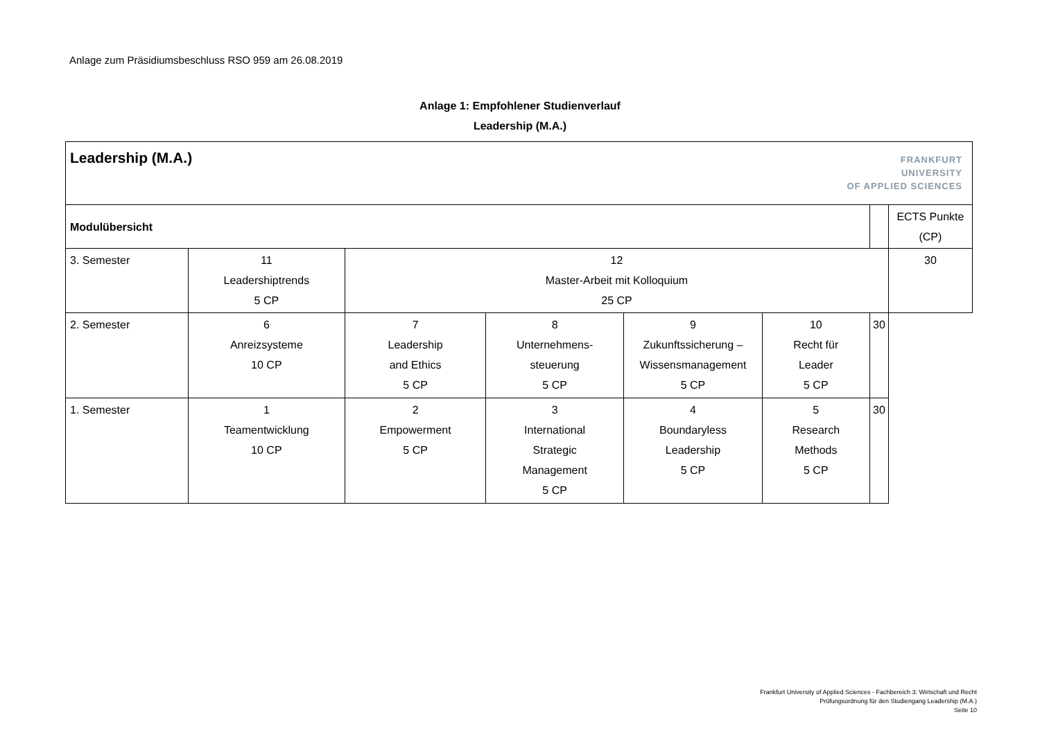Anlage zum Präsidiumsbeschluss RSO 959 am 26.08.2019
Anlage 1: Empfohlener Studienverlauf
Leadership (M.A.)
| Leadership (M.A.) FRANKFURT UNIVERSITY OF APPLIED SCIENCES | | | | | | | |
| Modulübersicht | | | | | | | ECTS Punkte (CP) |
| 3. Semester | 11 Leadershiptrends 5 CP | 12 Master-Arbeit mit Kolloquium 25 CP | | | | | 30 |
| 2. Semester | 6 Anreizsysteme 10 CP | 7 Leadership and Ethics 5 CP | 8 Unternehmens- steuerung 5 CP | 9 Zukunftssicherung – Wissensmanagement 5 CP | 10 Recht für Leader 5 CP | 30 | |
| 1. Semester | 1 Teamentwicklung 10 CP | 2 Empowerment 5 CP | 3 International Strategic Management 5 CP | 4 Boundaryless Leadership 5 CP | 5 Research Methods 5 CP | 30 | |
Frankfurt University of Applied Sciences - Fachbereich 3: Wirtschaft und Recht
Prüfungsordnung für den Studiengang Leadership (M.A.)
Seite 10